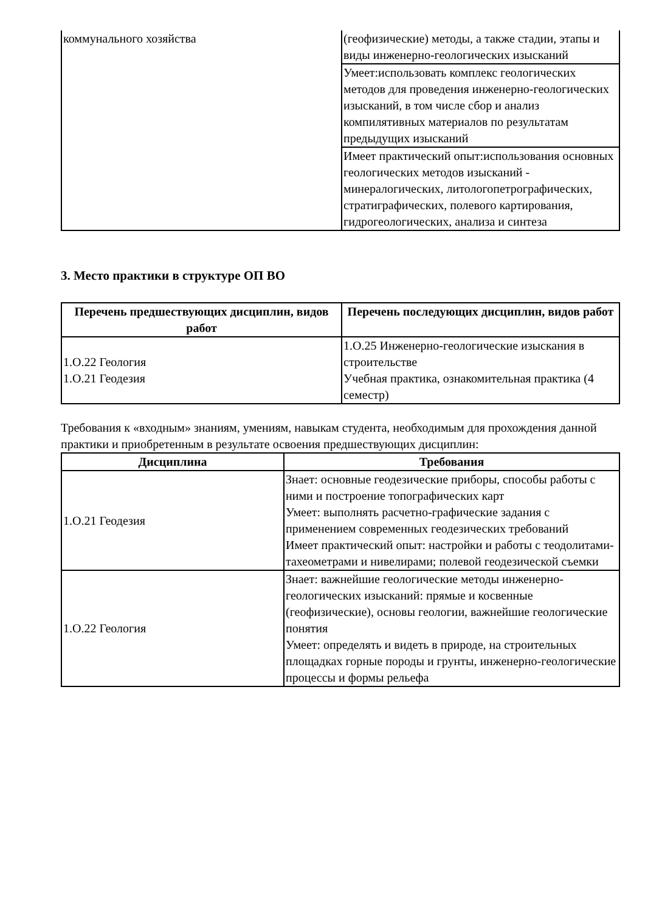| коммунального хозяйства | (геофизические) методы, а также стадии, этапы и виды инженерно-геологических изысканий |
| | Умеет:использовать комплекс геологических методов для проведения инженерно-геологических изысканий, в том числе сбор и анализ компилятивных материалов по результатам предыдущих изысканий |
| | Имеет практический опыт:использования основных геологических методов изысканий - минералогических, литологопетрографических, стратиграфических, полевого картирования, гидрогеологических, анализа и синтеза |
3. Место практики в структуре ОП ВО
| Перечень предшествующих дисциплин, видов работ | Перечень последующих дисциплин, видов работ |
| --- | --- |
| 1.О.22 Геология 1.О.21 Геодезия | 1.О.25 Инженерно-геологические изыскания в строительстве Учебная практика, ознакомительная практика (4 семестр) |
Требования к «входным» знаниям, умениям, навыкам студента, необходимым для прохождения данной практики и приобретенным в результате освоения предшествующих дисциплин:
| Дисциплина | Требования |
| --- | --- |
| 1.О.21 Геодезия | Знает: основные геодезические приборы, способы работы с ними и построение топографических карт Умеет: выполнять расчетно-графические задания с применением современных геодезических требований Имеет практический опыт: настройки и работы с теодолитами-тахеометрами и нивелирами; полевой геодезической съемки |
| 1.О.22 Геология | Знает: важнейшие геологические методы инженерно-геологических изысканий: прямые и косвенные (геофизические), основы геологии, важнейшие геологические понятия Умеет: определять и видеть в природе, на строительных площадках горные породы и грунты, инженерно-геологические процессы и формы рельефа |